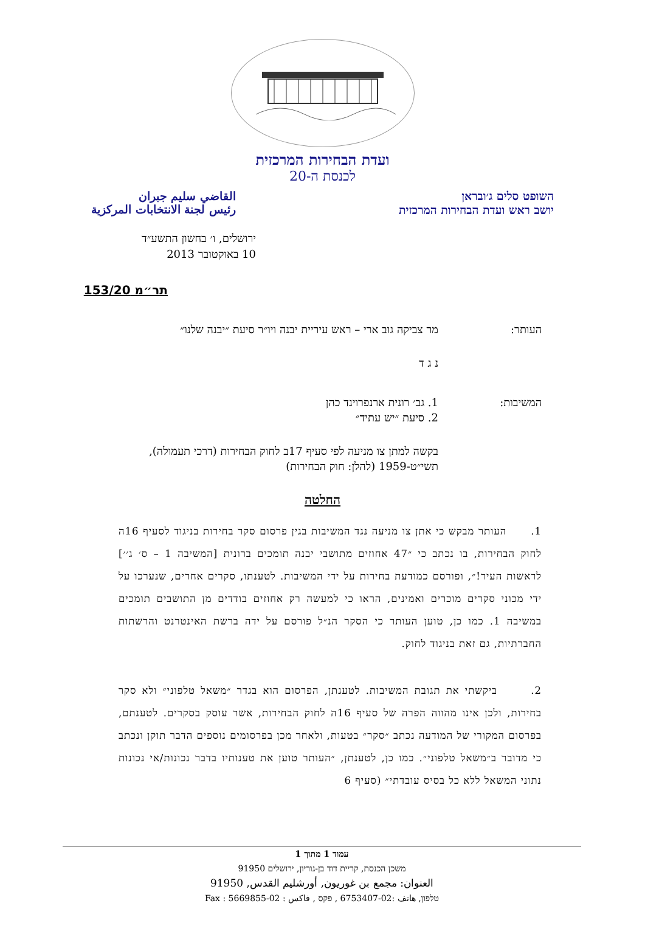ועדת הבחירות המרכזית
לכנסת ה-20
השופט סלים ג׳ובראן
יושב ראש ועדת הבחירות המרכזית
القاضي سليم جبران
رئيس لجنة الانتخابات المركزية
ירושלים, ו׳ בחשון התשע״ד
10 באוקטובר 2013
תר״מ 153/20
העותר: מר צביקה גוב ארי – ראש עיריית יבנה ויו״ר סיעת ״יבנה שלנו״
נ ג ד
המשיבות: 1. גב׳ רונית ארנפרוינד כהן
2. סיעת ״יש עתיד״
בקשה למתן צו מניעה לפי סעיף 17ב לחוק הבחירות (דרכי תעמולה), תשי״ט-1959 (להלן: חוק הבחירות)
החלטה
1. העותר מבקש כי אתן צו מניעה נגד המשיבות בגין פרסום סקר בחירות בניגוד לסעיף 16ה לחוק הבחירות, בו נכתב כי ״47 אחוזים מתושבי יבנה תומכים ברונית [המשיבה 1 – ס׳ ג׳׳] לראשות העיר!״, ופורסם כמודעת בחירות על ידי המשיבות. לטענתו, סקרים אחרים, שנערכו על ידי מכוני סקרים מוכרים ואמינים, הראו כי למעשה רק אחוזים בודדים מן התושבים תומכים במשיבה 1. כמו כן, טוען העותר כי הסקר הנ״ל פורסם על ידה ברשת האינטרנט והרשתות החברתיות, גם זאת בניגוד לחוק.
2. ביקשתי את תגובת המשיבות. לטענתן, הפרסום הוא בגדר ״משאל טלפוני״ ולא סקר בחירות, ולכן אינו מהווה הפרה של סעיף 16ה לחוק הבחירות, אשר עוסק בסקרים. לטענתם, בפרסום המקורי של המודעה נכתב ״סקר״ בטעות, ולאחר מכן בפרסומים נוספים הדבר תוקן ונכתב כי מדובר ב״משאל טלפוני״. כמו כן, לטענתן, ״העותר טוען את טענותיו בדבר נכונות/אי נכונות נתוני המשאל ללא כל בסיס עובדתי״ (סעיף 6
עמוד 1 מתוך 1
משכן הכנסת, קריית דוד בן-גוריון, ירושלים 91950
العنوان: مجمع بن غوريون, أورشليم القدس, 91950
טלפון, هاتف :02-6753407 , פקס , فاكس : 02-5669855 : Fax